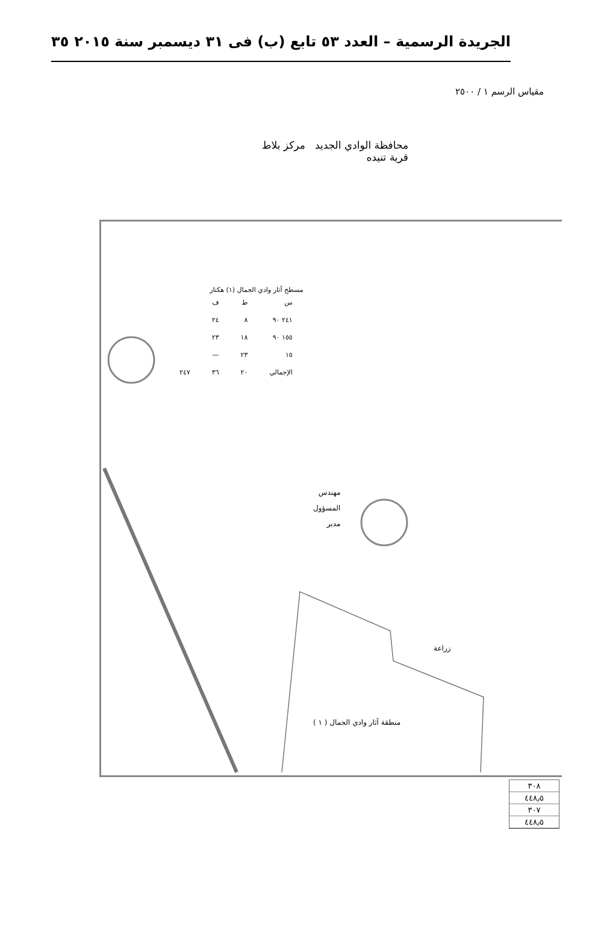الجريدة الرسمية – العدد ٥٣ تابع (ب) فى ٣١ ديسمبر سنة ٢٠١٥ ٣٥
مقياس الرسم ١ / ٢٥٠٠
محافظة الوادي الجديد مركز بلاط
قرية تنيده
مسطح آثار وادي الجمال (١) هكتار
| س | ط | ف | |
| ٢٤١ ٩٠ | ٨ | ٢٤ | |
| ١٥٥ ٩٠ | ١٨ | ٢٣ | |
| ١٥ | ٢٣ | — | |
| الإجمالي | ٢٠ | ٣٦ | ٢٤٧ |
مهندس
المسؤول
مدير
زراعة
منطقة آثار وادي الجمال ( ١ )
٣٠٨
٤٤٨٫٥
٣٠٧
٤٤٨٫٥